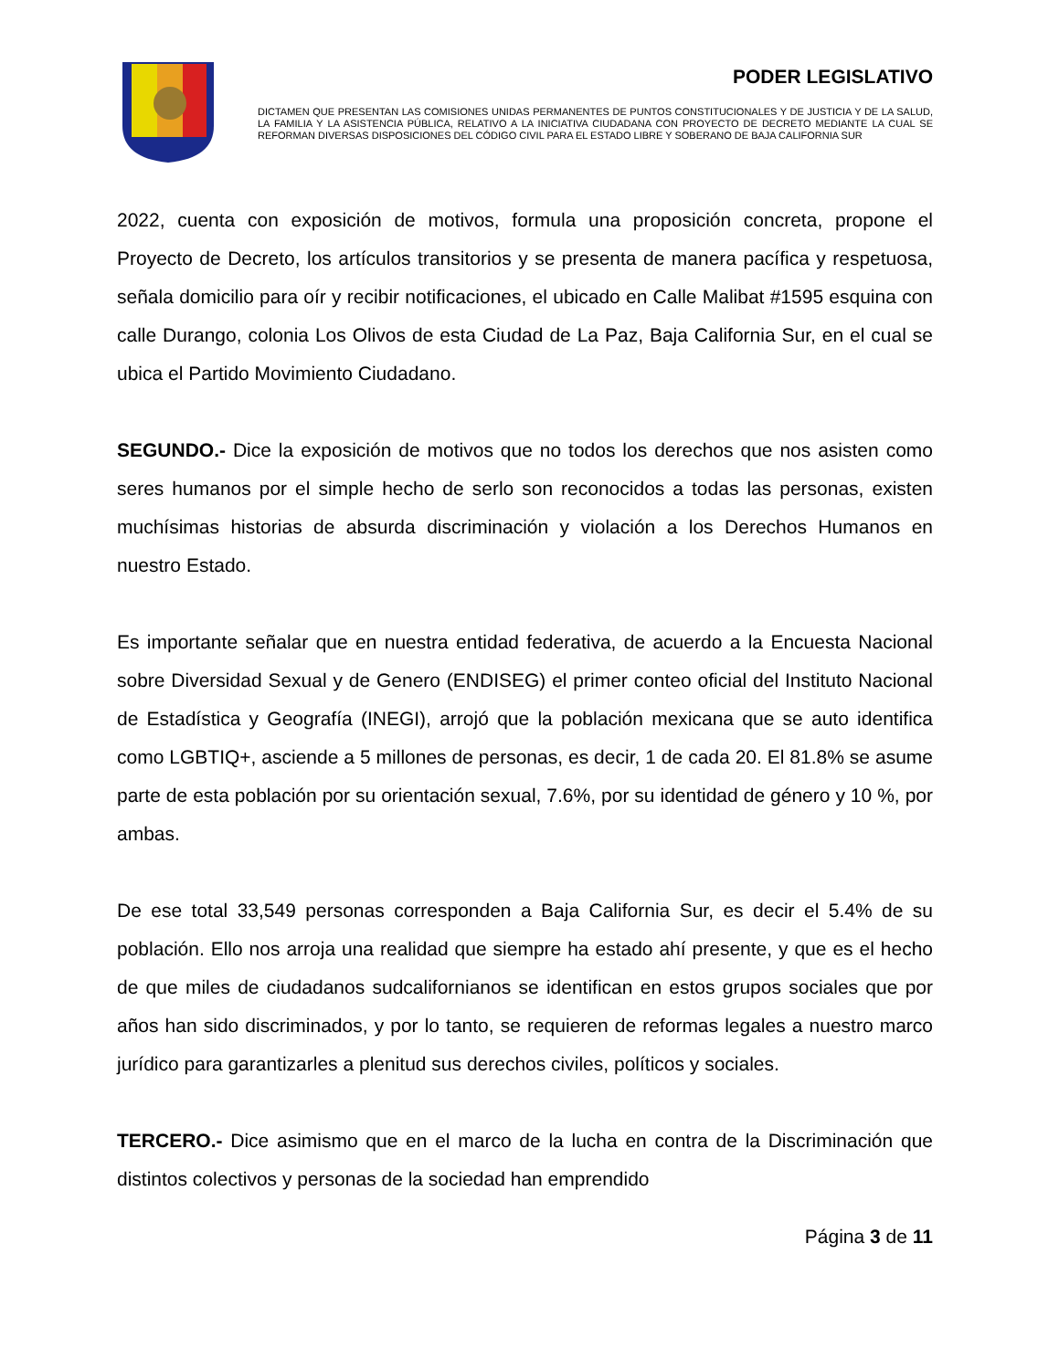PODER LEGISLATIVO
DICTAMEN QUE PRESENTAN LAS COMISIONES UNIDAS PERMANENTES DE PUNTOS CONSTITUCIONALES Y DE JUSTICIA Y DE LA SALUD, LA FAMILIA Y LA ASISTENCIA PÚBLICA, RELATIVO A LA INICIATIVA CIUDADANA CON PROYECTO DE DECRETO MEDIANTE LA CUAL SE REFORMAN DIVERSAS DISPOSICIONES DEL CÓDIGO CIVIL PARA EL ESTADO LIBRE Y SOBERANO DE BAJA CALIFORNIA SUR
2022, cuenta con exposición de motivos, formula una proposición concreta, propone el Proyecto de Decreto, los artículos transitorios y se presenta de manera pacífica y respetuosa, señala domicilio para oír y recibir notificaciones, el ubicado en Calle Malibat #1595 esquina con calle Durango, colonia Los Olivos de esta Ciudad de La Paz, Baja California Sur, en el cual se ubica el Partido Movimiento Ciudadano.
SEGUNDO.- Dice la exposición de motivos que no todos los derechos que nos asisten como seres humanos por el simple hecho de serlo son reconocidos a todas las personas, existen muchísimas historias de absurda discriminación y violación a los Derechos Humanos en nuestro Estado.
Es importante señalar que en nuestra entidad federativa, de acuerdo a la Encuesta Nacional sobre Diversidad Sexual y de Genero (ENDISEG) el primer conteo oficial del Instituto Nacional de Estadística y Geografía (INEGI), arrojó que la población mexicana que se auto identifica como LGBTIQ+, asciende a 5 millones de personas, es decir, 1 de cada 20. El 81.8% se asume parte de esta población por su orientación sexual, 7.6%, por su identidad de género y 10 %, por ambas.
De ese total 33,549 personas corresponden a Baja California Sur, es decir el 5.4% de su población. Ello nos arroja una realidad que siempre ha estado ahí presente, y que es el hecho de que miles de ciudadanos sudcalifornianos se identifican en estos grupos sociales que por años han sido discriminados, y por lo tanto, se requieren de reformas legales a nuestro marco jurídico para garantizarles a plenitud sus derechos civiles, políticos y sociales.
TERCERO.- Dice asimismo que en el marco de la lucha en contra de la Discriminación que distintos colectivos y personas de la sociedad han emprendido
Página 3 de 11